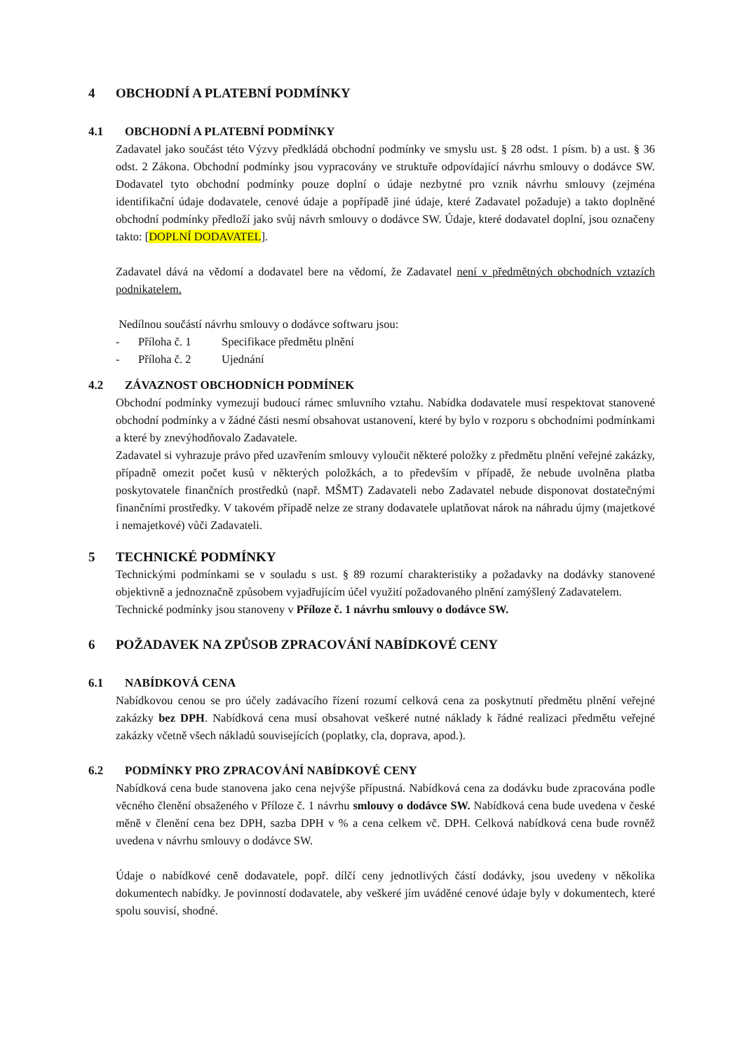4 OBCHODNÍ A PLATEBNÍ PODMÍNKY
4.1 OBCHODNÍ A PLATEBNÍ PODMÍNKY
Zadavatel jako součást této Výzvy předkládá obchodní podmínky ve smyslu ust. § 28 odst. 1 písm. b) a ust. § 36 odst. 2 Zákona. Obchodní podmínky jsou vypracovány ve struktuře odpovídající návrhu smlouvy o dodávce SW. Dodavatel tyto obchodní podmínky pouze doplní o údaje nezbytné pro vznik návrhu smlouvy (zejména identifikační údaje dodavatele, cenové údaje a popřípadě jiné údaje, které Zadavatel požaduje) a takto doplněné obchodní podmínky předloží jako svůj návrh smlouvy o dodávce SW. Údaje, které dodavatel doplní, jsou označeny takto: [DOPLNÍ DODAVATEL].
Zadavatel dává na vědomí a dodavatel bere na vědomí, že Zadavatel není v předmětných obchodních vztazích podnikatelem.
Nedílnou součástí návrhu smlouvy o dodávce softwaru jsou:
- Příloha č. 1 Specifikace předmětu plnění
- Příloha č. 2 Ujednání
4.2 ZÁVAZNOST OBCHODNÍCH PODMÍNEK
Obchodní podmínky vymezují budoucí rámec smluvního vztahu. Nabídka dodavatele musí respektovat stanovené obchodní podmínky a v žádné části nesmí obsahovat ustanovení, které by bylo v rozporu s obchodními podmínkami a které by znevýhodňovalo Zadavatele.
Zadavatel si vyhrazuje právo před uzavřením smlouvy vyloučit některé položky z předmětu plnění veřejné zakázky, případně omezit počet kusů v některých položkách, a to především v případě, že nebude uvolněna platba poskytovatele finančních prostředků (např. MŠMT) Zadavateli nebo Zadavatel nebude disponovat dostatečnými finančními prostředky. V takovém případě nelze ze strany dodavatele uplatňovat nárok na náhradu újmy (majetkové i nemajetkové) vůči Zadavateli.
5 TECHNICKÉ PODMÍNKY
Technickými podmínkami se v souladu s ust. § 89 rozumí charakteristiky a požadavky na dodávky stanovené objektivně a jednoznačně způsobem vyjadřujícím účel využití požadovaného plnění zamýšlený Zadavatelem.
Technické podmínky jsou stanoveny v Příloze č. 1 návrhu smlouvy o dodávce SW.
6 POŽADAVEK NA ZPŮSOB ZPRACOVÁNÍ NABÍDKOVÉ CENY
6.1 NABÍDKOVÁ CENA
Nabídkovou cenou se pro účely zadávacího řízení rozumí celková cena za poskytnutí předmětu plnění veřejné zakázky bez DPH. Nabídková cena musí obsahovat veškeré nutné náklady k řádné realizaci předmětu veřejné zakázky včetně všech nákladů souvisejících (poplatky, cla, doprava, apod.).
6.2 PODMÍNKY PRO ZPRACOVÁNÍ NABÍDKOVÉ CENY
Nabídková cena bude stanovena jako cena nejvýše přípustná. Nabídková cena za dodávku bude zpracována podle věcného členění obsaženého v Příloze č. 1 návrhu smlouvy o dodávce SW. Nabídková cena bude uvedena v české měně v členění cena bez DPH, sazba DPH v % a cena celkem vč. DPH. Celková nabídková cena bude rovněž uvedena v návrhu smlouvy o dodávce SW.
Údaje o nabídkové ceně dodavatele, popř. dílčí ceny jednotlivých částí dodávky, jsou uvedeny v několika dokumentech nabídky. Je povinností dodavatele, aby veškeré jím uváděné cenové údaje byly v dokumentech, které spolu souvisí, shodné.